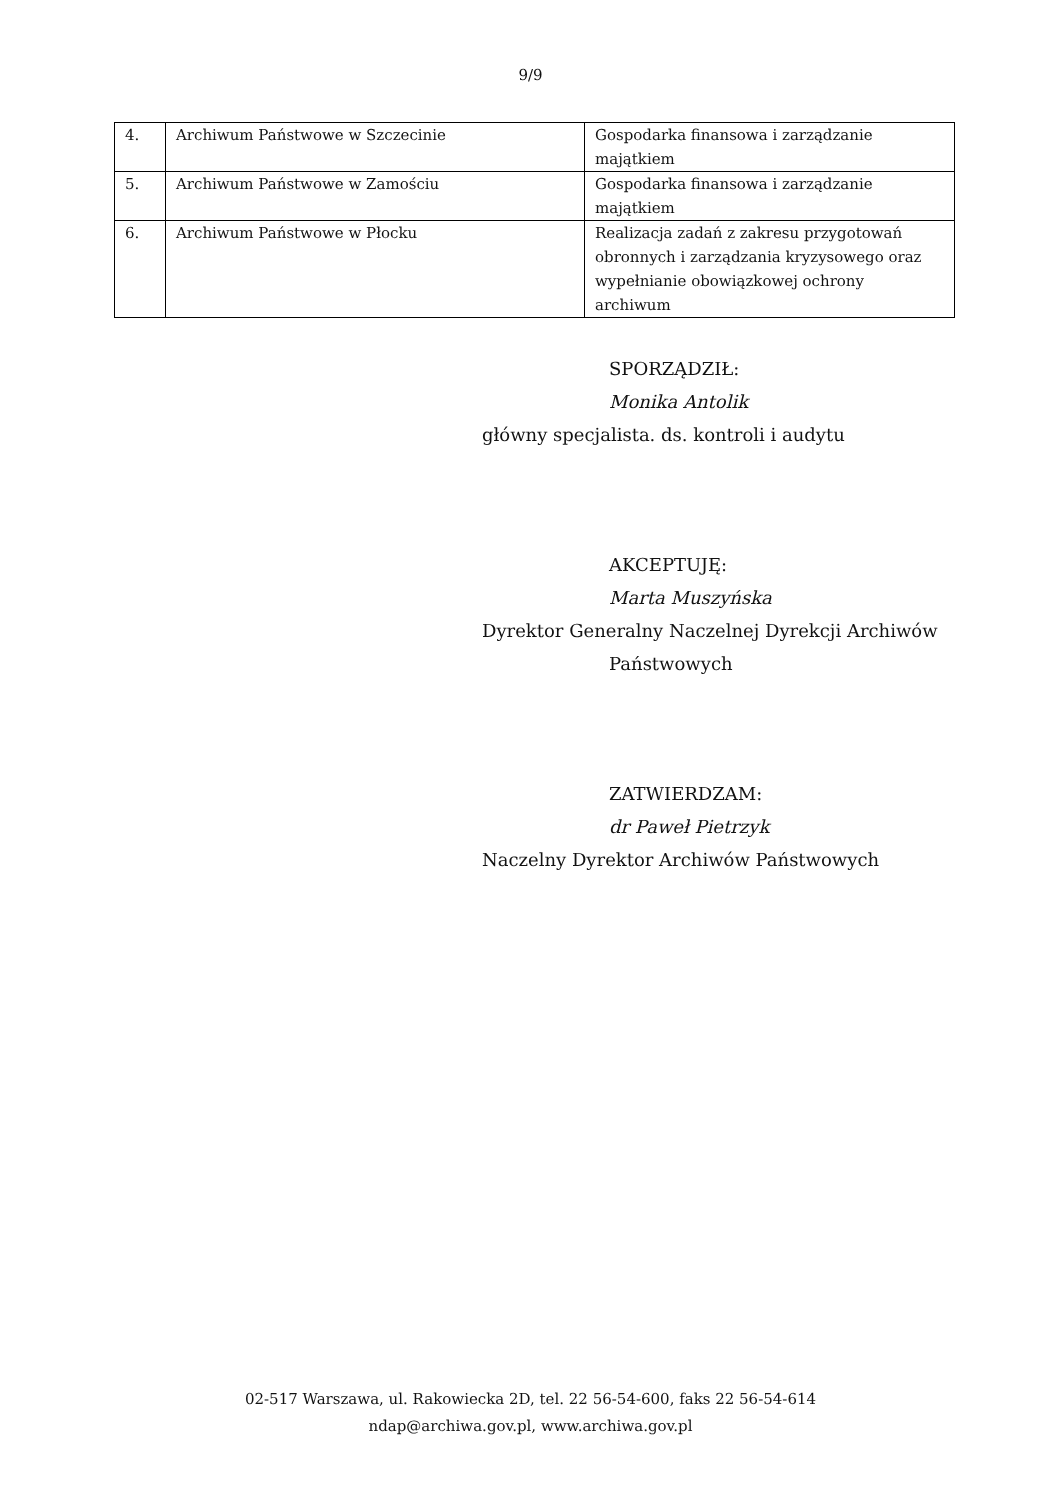9/9
| 4. | Archiwum Państwowe w Szczecinie | Gospodarka finansowa i zarządzanie majątkiem |
| 5. | Archiwum Państwowe w Zamościu | Gospodarka finansowa i zarządzanie majątkiem |
| 6. | Archiwum Państwowe w Płocku | Realizacja zadań z zakresu przygotowań obronnych i zarządzania kryzysowego oraz wypełnianie obowiązkowej ochrony archiwum |
SPORZĄDZIŁ:
Monika Antolik
główny specjalista. ds. kontroli i audytu
AKCEPTUJĘ:
Marta Muszyńska
Dyrektor Generalny Naczelnej Dyrekcji Archiwów
Państwowych
ZATWIERDZAM:
dr Paweł Pietrzyk
Naczelny Dyrektor Archiwów Państwowych
02-517 Warszawa, ul. Rakowiecka 2D, tel. 22 56-54-600, faks 22 56-54-614
ndap@archiwa.gov.pl, www.archiwa.gov.pl